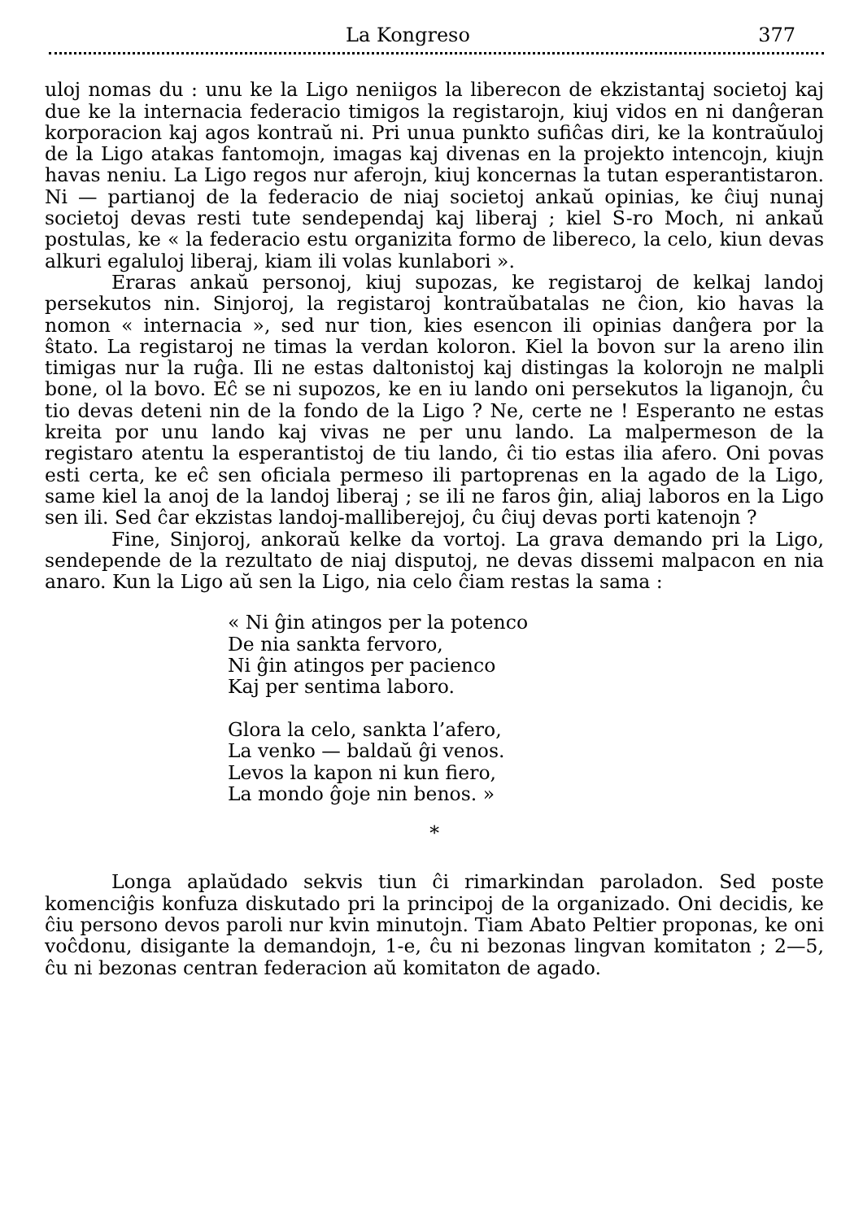La Kongreso 377
uloj nomas du : unu ke la Ligo neniigos la liberecon de ekzistantaj societoj kaj due ke la internacia federacio timigos la registarojn, kiuj vidos en ni danĝeran korporacion kaj agos kontraŭ ni. Pri unua punkto sufiĉas diri, ke la kontraŭuloj de la Ligo atakas fantomojn, imagas kaj divenas en la projekto intencojn, kiujn havas neniu. La Ligo regos nur aferojn, kiuj koncernas la tutan esperantistaron. Ni — partianoj de la federacio de niaj societoj ankaŭ opinias, ke ĉiuj nunaj societoj devas resti tute sendependaj kaj liberaj ; kiel S-ro Moch, ni ankaŭ postulas, ke « la federacio estu organizita formo de libereco, la celo, kiun devas alkuri egaluloj liberaj, kiam ili volas kunlabori ».
Eraras ankaŭ personoj, kiuj supozas, ke registaroj de kelkaj landoj persekutos nin. Sinjoroj, la registaroj kontraŭbatalas ne ĉion, kio havas la nomon « internacia », sed nur tion, kies esencon ili opinias danĝera por la ŝtato. La registaroj ne timas la verdan koloron. Kiel la bovon sur la areno ilin timigas nur la ruĝa. Ili ne estas daltonistoj kaj distingas la kolorojn ne malpli bone, ol la bovo. Eĉ se ni supozos, ke en iu lando oni persekutos la liganojn, ĉu tio devas deteni nin de la fondo de la Ligo ? Ne, certe ne ! Esperanto ne estas kreita por unu lando kaj vivas ne per unu lando. La malpermeson de la registaro atentu la esperantistoj de tiu lando, ĉi tio estas ilia afero. Oni povas esti certa, ke eĉ sen oficiala permeso ili partoprenas en la agado de la Ligo, same kiel la anoj de la landoj liberaj ; se ili ne faros ĝin, aliaj laboros en la Ligo sen ili. Sed ĉar ekzistas landoj-malliberejoj, ĉu ĉiuj devas porti katenojn ?
Fine, Sinjoroj, ankoraŭ kelke da vortoj. La grava demando pri la Ligo, sendepende de la rezultato de niaj disputoj, ne devas dissemi malpacon en nia anaro. Kun la Ligo aŭ sen la Ligo, nia celo ĉiam restas la sama :
« Ni ĝin atingos per la potenco
De nia sankta fervoro,
Ni ĝin atingos per pacienco
Kaj per sentima laboro.
Glora la celo, sankta l’afero,
La venko — baldaŭ ĝi venos.
Levos la kapon ni kun fiero,
La mondo ĝoje nin benos. »
*
Longa aplaŭdado sekvis tiun ĉi rimarkindan paroladon. Sed poste komenciĝis konfuza diskutado pri la principoj de la organizado. Oni decidis, ke ĉiu persono devos paroli nur kvin minutojn. Tiam Abato Peltier proponas, ke oni voĉdonu, disigante la demandojn, 1-e, ĉu ni bezonas lingvan komitaton ; 2—5, ĉu ni bezonas centran federacion aŭ komitaton de agado.